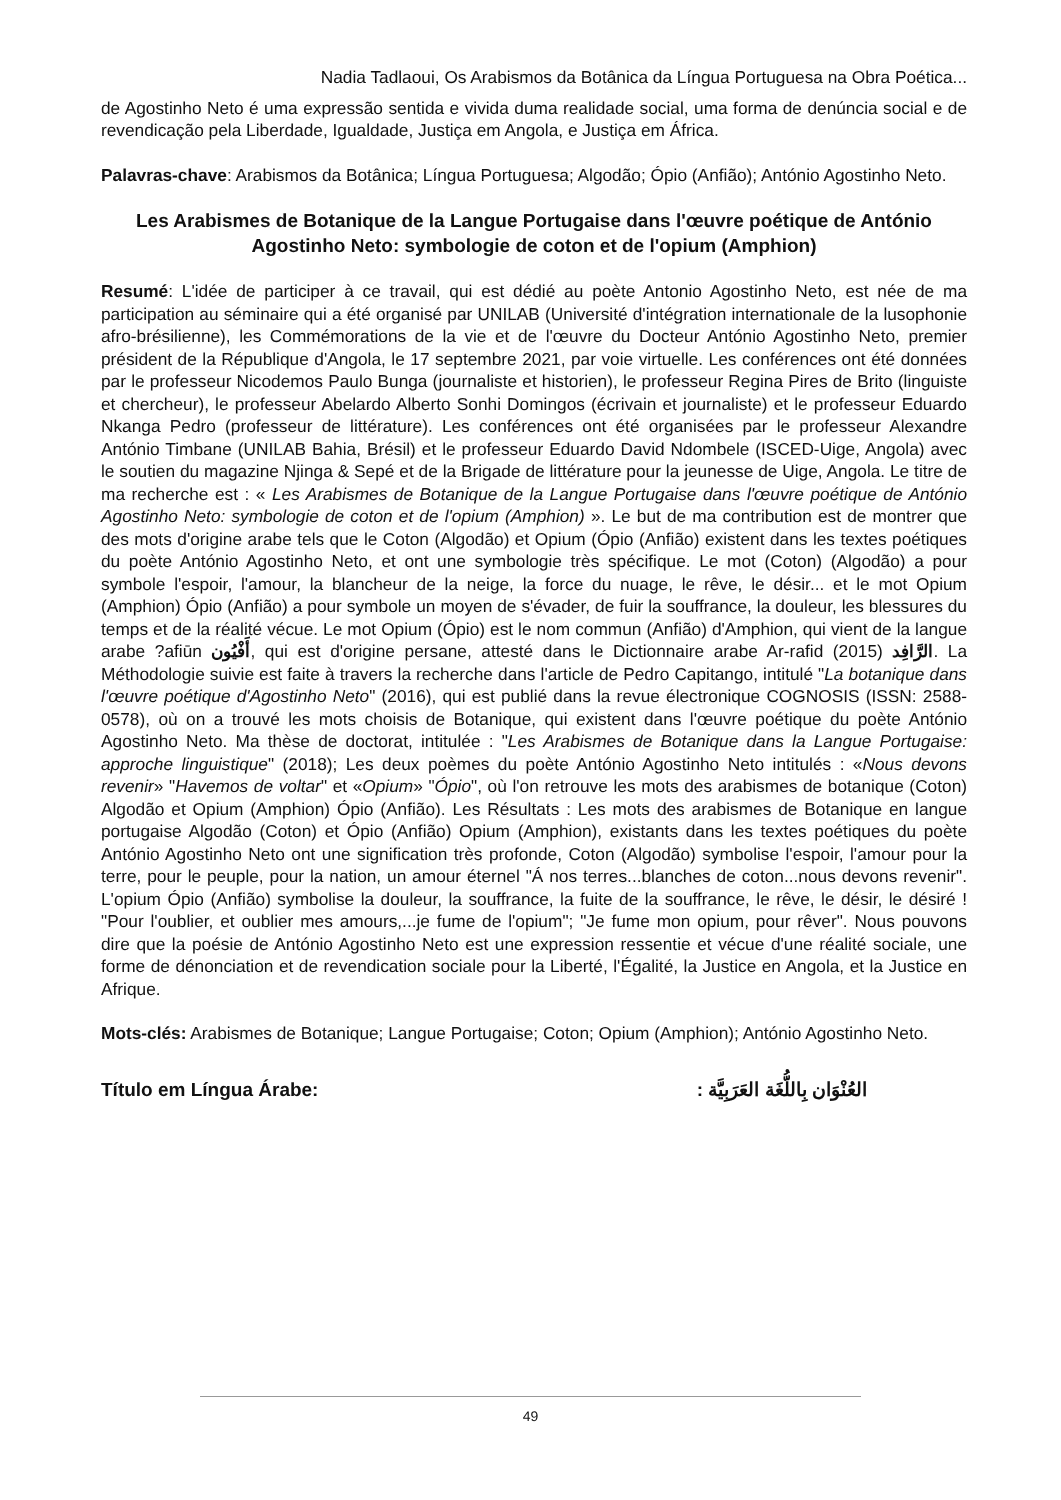Nadia Tadlaoui, Os Arabismos da Botânica da Língua Portuguesa na Obra Poética...
de Agostinho Neto é uma expressão sentida e vivida duma realidade social, uma forma de denúncia social e de revendicação pela Liberdade, Igualdade, Justiça em Angola, e Justiça em África.
Palavras-chave: Arabismos da Botânica; Língua Portuguesa; Algodão; Ópio (Anfião); António Agostinho Neto.
Les Arabismes de Botanique de la Langue Portugaise dans l'œuvre poétique de António Agostinho Neto: symbologie de coton et de l'opium (Amphion)
Resumé: L'idée de participer à ce travail, qui est dédié au poète Antonio Agostinho Neto, est née de ma participation au séminaire qui a été organisé par UNILAB (Université d'intégration internationale de la lusophonie afro-brésilienne), les Commémorations de la vie et de l'œuvre du Docteur António Agostinho Neto, premier président de la République d'Angola, le 17 septembre 2021, par voie virtuelle. Les conférences ont été données par le professeur Nicodemos Paulo Bunga (journaliste et historien), le professeur Regina Pires de Brito (linguiste et chercheur), le professeur Abelardo Alberto Sonhi Domingos (écrivain et journaliste) et le professeur Eduardo Nkanga Pedro (professeur de littérature). Les conférences ont été organisées par le professeur Alexandre António Timbane (UNILAB Bahia, Brésil) et le professeur Eduardo David Ndombele (ISCED-Uige, Angola) avec le soutien du magazine Njinga & Sepé et de la Brigade de littérature pour la jeunesse de Uige, Angola. Le titre de ma recherche est : « Les Arabismes de Botanique de la Langue Portugaise dans l'œuvre poétique de António Agostinho Neto: symbologie de coton et de l'opium (Amphion) ». Le but de ma contribution est de montrer que des mots d'origine arabe tels que le Coton (Algodão) et Opium (Ópio (Anfião) existent dans les textes poétiques du poète António Agostinho Neto, et ont une symbologie très spécifique. Le mot (Coton) (Algodão) a pour symbole l'espoir, l'amour, la blancheur de la neige, la force du nuage, le rêve, le désir... et le mot Opium (Amphion) Ópio (Anfião) a pour symbole un moyen de s'évader, de fuir la souffrance, la douleur, les blessures du temps et de la réalité vécue. Le mot Opium (Ópio) est le nom commun (Anfião) d'Amphion, qui vient de la langue arabe ?afiūn أَفْيُون, qui est d'origine persane, attesté dans le Dictionnaire arabe Ar-rafid الرَّافِد (2015). La Méthodologie suivie est faite à travers la recherche dans l'article de Pedro Capitango, intitulé "La botanique dans l'œuvre poétique d'Agostinho Neto" (2016), qui est publié dans la revue électronique COGNOSIS (ISSN: 2588-0578), où on a trouvé les mots choisis de Botanique, qui existent dans l'œuvre poétique du poète António Agostinho Neto. Ma thèse de doctorat, intitulée : "Les Arabismes de Botanique dans la Langue Portugaise: approche linguistique" (2018); Les deux poèmes du poète António Agostinho Neto intitulés : «Nous devons revenir» "Havemos de voltar" et «Opium» "Ópio", où l'on retrouve les mots des arabismes de botanique (Coton) Algodão et Opium (Amphion) Ópio (Anfião). Les Résultats : Les mots des arabismes de Botanique en langue portugaise Algodão (Coton) et Ópio (Anfião) Opium (Amphion), existants dans les textes poétiques du poète António Agostinho Neto ont une signification très profonde, Coton (Algodão) symbolise l'espoir, l'amour pour la terre, pour le peuple, pour la nation, un amour éternel "Á nos terres...blanches de coton...nous devons revenir". L'opium Ópio (Anfião) symbolise la douleur, la souffrance, la fuite de la souffrance, le rêve, le désir, le désiré ! "Pour l'oublier, et oublier mes amours,...je fume de l'opium"; "Je fume mon opium, pour rêver". Nous pouvons dire que la poésie de António Agostinho Neto est une expression ressentie et vécue d'une réalité sociale, une forme de dénonciation et de revendication sociale pour la Liberté, l'Égalité, la Justice en Angola, et la Justice en Afrique.
Mots-clés: Arabismes de Botanique; Langue Portugaise; Coton; Opium (Amphion); António Agostinho Neto.
Título em Língua Árabe: العُنْوَان بِاللُّغَة العَرَبِيَّة :
49